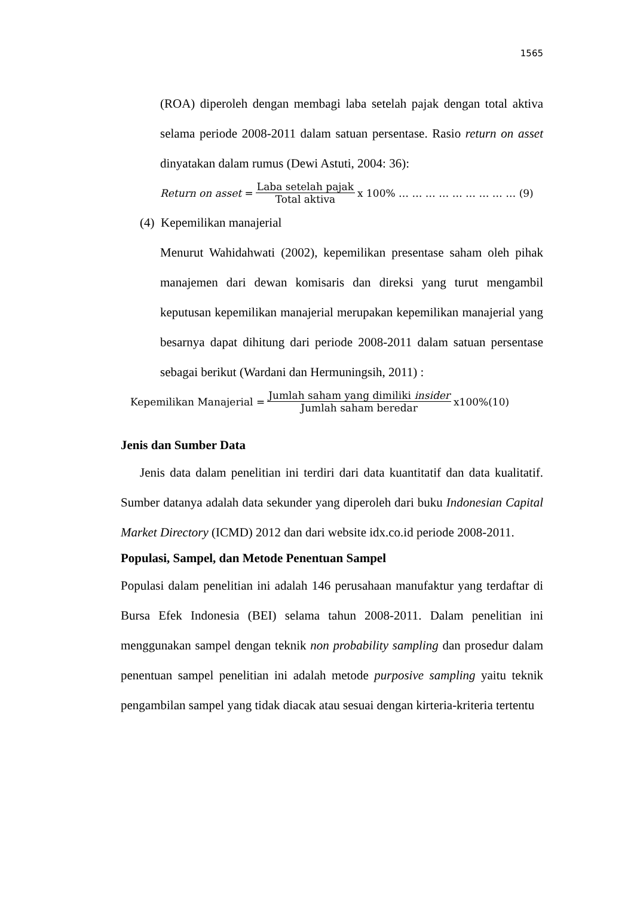1565
(ROA) diperoleh dengan membagi laba setelah pajak dengan total aktiva selama periode 2008-2011 dalam satuan persentase. Rasio return on asset dinyatakan dalam rumus (Dewi Astuti, 2004: 36):
Return on asset = Laba setelah pajak Total aktiva x 100% … … … … … … … … … (9)
(4) Kepemilikan manajerial
Menurut Wahidahwati (2002), kepemilikan presentase saham oleh pihak manajemen dari dewan komisaris dan direksi yang turut mengambil keputusan kepemilikan manajerial merupakan kepemilikan manajerial yang besarnya dapat dihitung dari periode 2008-2011 dalam satuan persentase sebagai berikut (Wardani dan Hermuningsih, 2011) :
Kepemilikan Manajerial = Jumlah saham yang dimiliki insider Jumlah saham beredar x100%(10)
Jenis dan Sumber Data
Jenis data dalam penelitian ini terdiri dari data kuantitatif dan data kualitatif. Sumber datanya adalah data sekunder yang diperoleh dari buku Indonesian Capital Market Directory (ICMD) 2012 dan dari website idx.co.id periode 2008-2011.
Populasi, Sampel, dan Metode Penentuan Sampel
Populasi dalam penelitian ini adalah 146 perusahaan manufaktur yang terdaftar di Bursa Efek Indonesia (BEI) selama tahun 2008-2011. Dalam penelitian ini menggunakan sampel dengan teknik non probability sampling dan prosedur dalam penentuan sampel penelitian ini adalah metode purposive sampling yaitu teknik pengambilan sampel yang tidak diacak atau sesuai dengan kirteria-kriteria tertentu